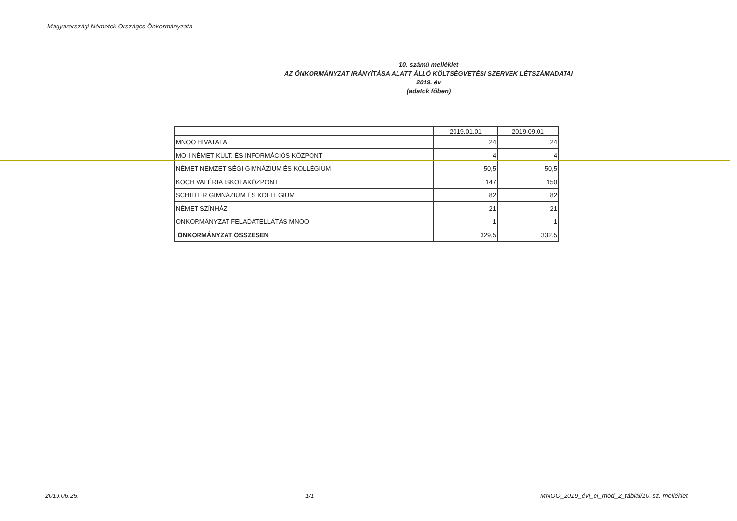Magyarországi Németek Országos Önkormányzata
10. számú melléklet
AZ ÖNKORMÁNYZAT IRÁNYÍTÁSA ALATT ÁLLÓ KÖLTSÉGVETÉSI SZERVEK LÉTSZÁMADATAI
2019. év
(adatok főben)
| | 2019.01.01 | 2019.09.01 |
| --- | --- | --- |
| MNOÖ HIVATALA | 24 | 24 |
| MO-I NÉMET KULT. ÉS INFORMÁCIÓS KÖZPONT | 4 | 4 |
| NÉMET NEMZETISÉGI GIMNÁZIUM ÉS KOLLÉGIUM | 50,5 | 50,5 |
| KOCH VALÉRIA ISKOLAKÖZPONT | 147 | 150 |
| SCHILLER GIMNÁZIUM ÉS KOLLÉGIUM | 82 | 82 |
| NÉMET SZÍNHÁZ | 21 | 21 |
| ÖNKORMÁNYZAT FELADATELLÁTÁS MNOÖ | 1 | 1 |
| ÖNKORMÁNYZAT ÖSSZESEN | 329,5 | 332,5 |
2019.06.25. 1/1 MNOÖ_2019_évi_ei_mód_2_táblái/10. sz. melléklet